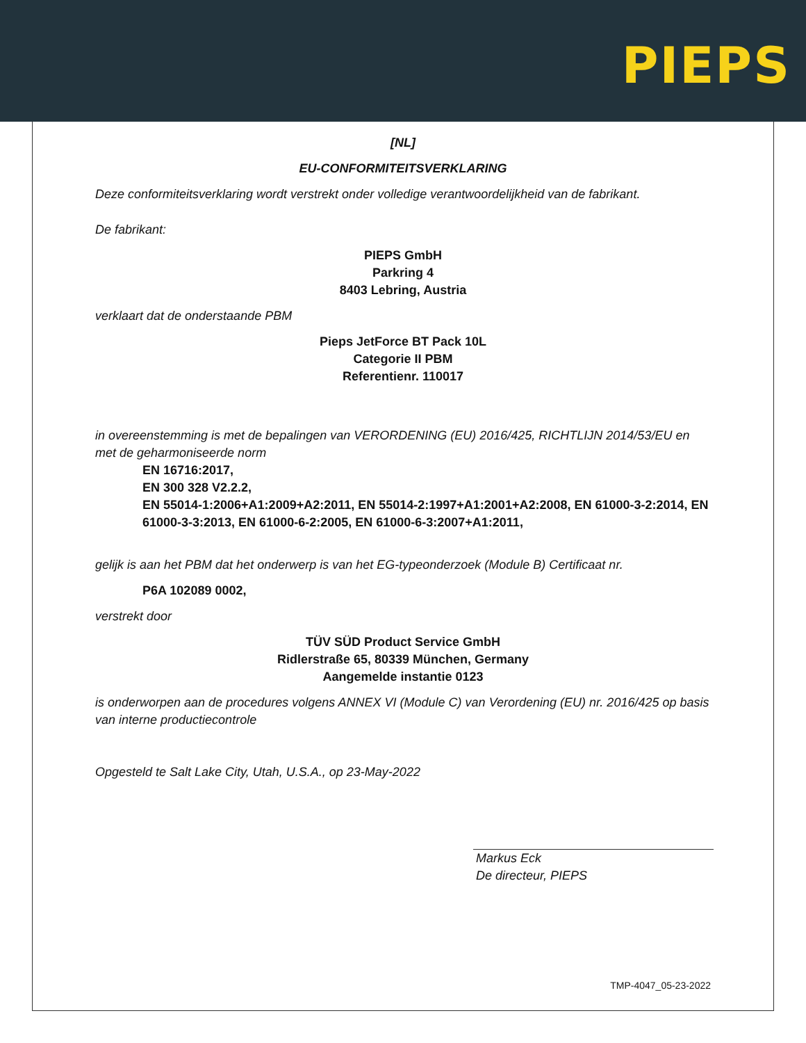PIEPS
[NL]
EU-CONFORMITEITSVERKLARING
Deze conformiteitsverklaring wordt verstrekt onder volledige verantwoordelijkheid van de fabrikant.
De fabrikant:
PIEPS GmbH
Parkring 4
8403 Lebring, Austria
verklaart dat de onderstaande PBM
Pieps JetForce BT Pack 10L
Categorie II PBM
Referentienr. 110017
in overeenstemming is met de bepalingen van VERORDENING (EU) 2016/425, RICHTLIJN 2014/53/EU en met de geharmoniseerde norm
EN 16716:2017,
EN 300 328 V2.2.2,
EN 55014-1:2006+A1:2009+A2:2011, EN 55014-2:1997+A1:2001+A2:2008, EN 61000-3-2:2014, EN 61000-3-3:2013, EN 61000-6-2:2005, EN 61000-6-3:2007+A1:2011,
gelijk is aan het PBM dat het onderwerp is van het EG-typeonderzoek (Module B) Certificaat nr.
P6A 102089 0002,
verstrekt door
TÜV SÜD Product Service GmbH
Ridlerstraße 65, 80339 München, Germany
Aangemelde instantie 0123
is onderworpen aan de procedures volgens ANNEX VI (Module C) van Verordening (EU) nr. 2016/425 op basis van interne productiecontrole
Opgesteld te Salt Lake City, Utah, U.S.A., op 23-May-2022
Markus Eck
De directeur, PIEPS
TMP-4047_05-23-2022